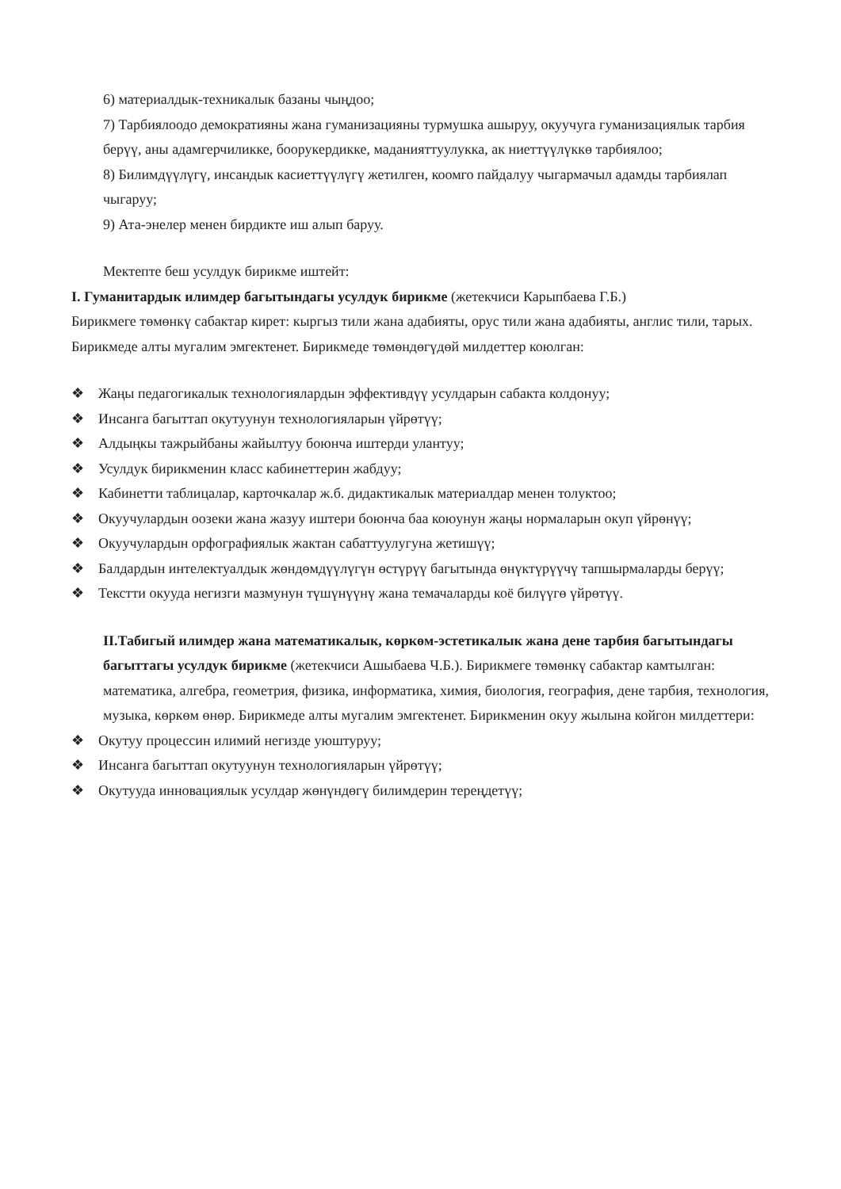6) материалдык-техникалык базаны чыңдоо;
7) Тарбиялоодо демократияны жана гуманизацияны турмушка ашыруу, окуучуга гуманизациялык тарбия берүү, аны адамгерчиликке, боорукердикке, маданияттуулукка, ак ниеттүүлүккө тарбиялоо;
8) Билимдүүлүгү, инсандык касиеттүүлүгү жетилген, коомго пайдалуу чыгармачыл адамды тарбиялап чыгаруу;
9) Ата-энелер менен бирдикте иш алып баруу.
Мектепте беш усулдук бирикме иштейт:
I. Гуманитардык илимдер багытындагы усулдук бирикме (жетекчиси Карыпбаева Г.Б.)
Бирикмеге төмөнкү сабактар кирет: кыргыз тили жана адабияты, орус тили жана адабияты, англис тили, тарых. Бирикмеде алты мугалим эмгектенет. Бирикмеде төмөндөгүдөй милдеттер коюлган:
❖ Жаңы педагогикалык технологиялардын эффективдүү усулдарын сабакта колдонуу;
❖ Инсанга багыттап окутуунун технологияларын үйрөтүү;
❖ Алдыңкы тажрыйбаны жайылтуу боюнча иштерди улантуу;
❖ Усулдук бирикменин класс кабинеттерин жабдуу;
❖ Кабинетти таблицалар, карточкалар ж.б. дидактикалык материалдар менен толуктоо;
❖ Окуучулардын оозеки жана жазуу иштери боюнча баа коюунун жаңы нормаларын окуп үйрөнүү;
❖ Окуучулардын орфографиялык жактан сабаттуулугуна жетишүү;
❖ Балдардын интелектуалдык жөндөмдүүлүгүн өстүрүү багытында өнүктүрүүчү тапшырмаларды берүү;
❖ Текстти окууда негизги мазмунун түшүнүүнү жана темачаларды коё билүүгө үйрөтүү.
II.Табигый илимдер жана математикалык, көркөм-эстетикалык жана дене тарбия багытындагы багыттагы усулдук бирикме (жетекчиси Ашыбаева Ч.Б.). Бирикмеге төмөнкү сабактар камтылган: математика, алгебра, геометрия, физика, информатика, химия, биология, география, дене тарбия, технология, музыка, көркөм өнөр. Бирикмеде алты мугалим эмгектенет. Бирикменин окуу жылына койгон милдеттери:
❖ Окутуу процессин илимий негизде уюштуруу;
❖ Инсанга багыттап окутуунун технологияларын үйрөтүү;
❖ Окутууда инновациялык усулдар жөнүндөгү билимдерин тереңдетүү;